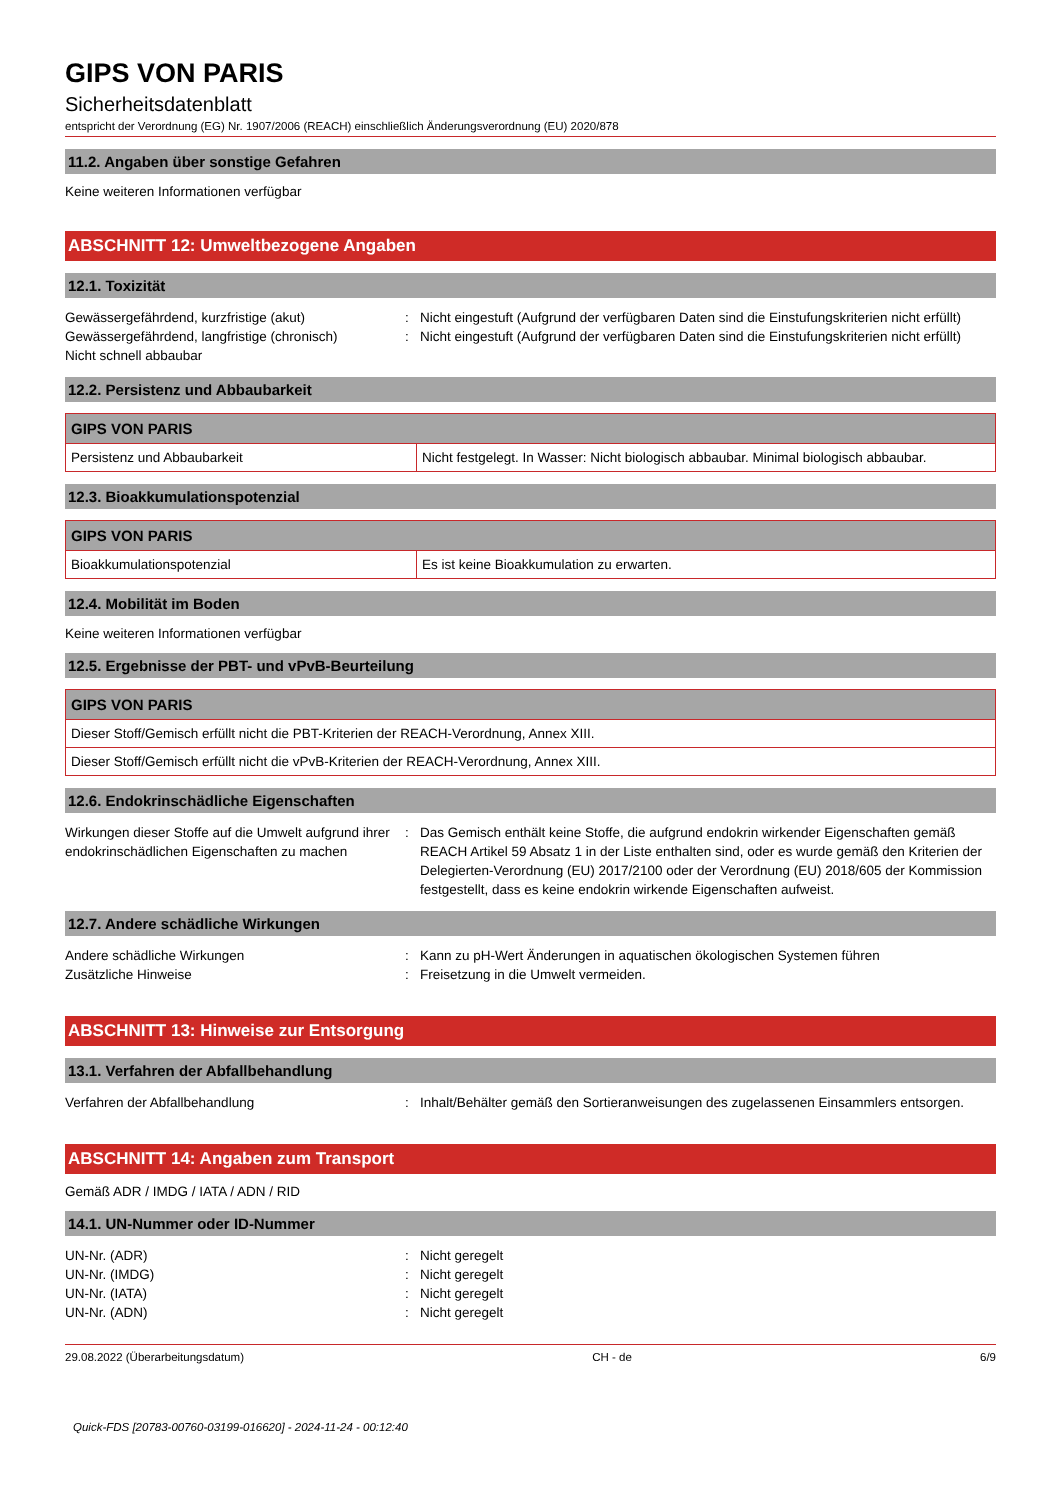GIPS VON PARIS
Sicherheitsdatenblatt
entspricht der Verordnung (EG) Nr. 1907/2006 (REACH) einschließlich Änderungsverordnung (EU) 2020/878
11.2. Angaben über sonstige Gefahren
Keine weiteren Informationen verfügbar
ABSCHNITT 12: Umweltbezogene Angaben
12.1. Toxizität
Gewässergefährdend, kurzfristige (akut) : Nicht eingestuft (Aufgrund der verfügbaren Daten sind die Einstufungskriterien nicht erfüllt)
Gewässergefährdend, langfristige (chronisch)
: Nicht eingestuft (Aufgrund der verfügbaren Daten sind die Einstufungskriterien nicht erfüllt)
Nicht schnell abbaubar
12.2. Persistenz und Abbaubarkeit
| GIPS VON PARIS | |
| --- | --- |
| Persistenz und Abbaubarkeit | Nicht festgelegt. In Wasser: Nicht biologisch abbaubar. Minimal biologisch abbaubar. |
12.3. Bioakkumulationspotenzial
| GIPS VON PARIS | |
| --- | --- |
| Bioakkumulationspotenzial | Es ist keine Bioakkumulation zu erwarten. |
12.4. Mobilität im Boden
Keine weiteren Informationen verfügbar
12.5. Ergebnisse der PBT- und vPvB-Beurteilung
| GIPS VON PARIS |
| --- |
| Dieser Stoff/Gemisch erfüllt nicht die PBT-Kriterien der REACH-Verordnung, Annex XIII. |
| Dieser Stoff/Gemisch erfüllt nicht die vPvB-Kriterien der REACH-Verordnung, Annex XIII. |
12.6. Endokrinschädliche Eigenschaften
Wirkungen dieser Stoffe auf die Umwelt aufgrund ihrer endokrinschädlichen Eigenschaften zu machen
: Das Gemisch enthält keine Stoffe, die aufgrund endokrin wirkender Eigenschaften gemäß REACH Artikel 59 Absatz 1 in der Liste enthalten sind, oder es wurde gemäß den Kriterien der Delegierten-Verordnung (EU) 2017/2100 oder der Verordnung (EU) 2018/605 der Kommission festgestellt, dass es keine endokrin wirkende Eigenschaften aufweist.
12.7. Andere schädliche Wirkungen
Andere schädliche Wirkungen : Kann zu pH-Wert Änderungen in aquatischen ökologischen Systemen führen
Zusätzliche Hinweise : Freisetzung in die Umwelt vermeiden.
ABSCHNITT 13: Hinweise zur Entsorgung
13.1. Verfahren der Abfallbehandlung
Verfahren der Abfallbehandlung : Inhalt/Behälter gemäß den Sortieranweisungen des zugelassenen Einsammlers entsorgen.
ABSCHNITT 14: Angaben zum Transport
Gemäß ADR / IMDG / IATA / ADN / RID
14.1. UN-Nummer oder ID-Nummer
UN-Nr. (ADR) : Nicht geregelt
UN-Nr. (IMDG) : Nicht geregelt
UN-Nr. (IATA) : Nicht geregelt
UN-Nr. (ADN) : Nicht geregelt
29.08.2022 (Überarbeitungsdatum) CH - de 6/9
Quick-FDS [20783-00760-03199-016620] - 2024-11-24 - 00:12:40